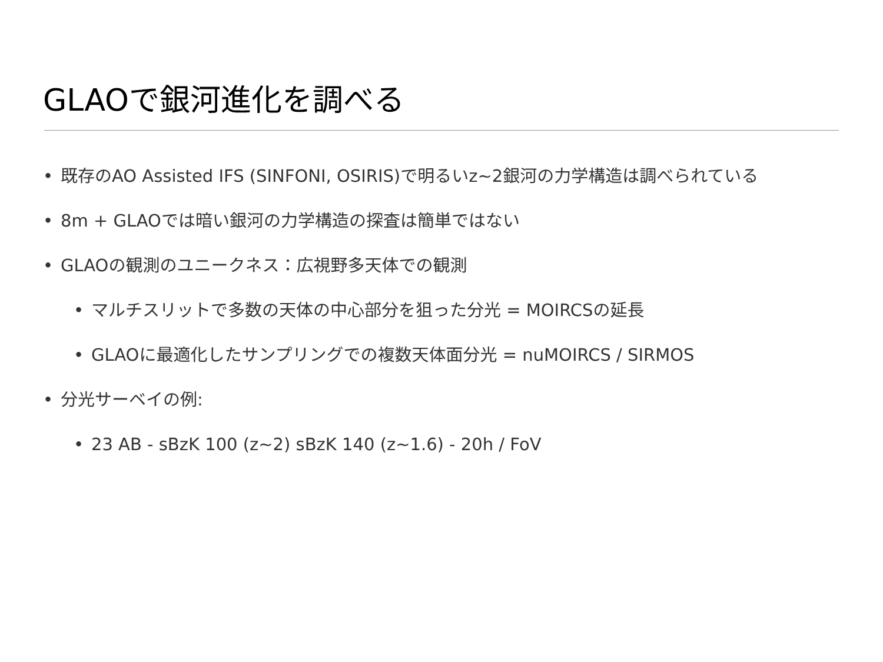GLAOで銀河進化を調べる
• 既存のAO Assisted IFS (SINFONI, OSIRIS)で明るいz~2銀河の力学構造は調べられている
• 8m + GLAOでは暗い銀河の力学構造の探査は簡単ではない
• GLAOの観測のユニークネス：広視野多天体での観測
• マルチスリットで多数の天体の中心部分を狙った分光 = MOIRCSの延長
• GLAOに最適化したサンプリングでの複数天体面分光 = nuMOIRCS / SIRMOS
• 分光サーベイの例:
• 23 AB - sBzK 100 (z~2) sBzK 140 (z~1.6) - 20h / FoV